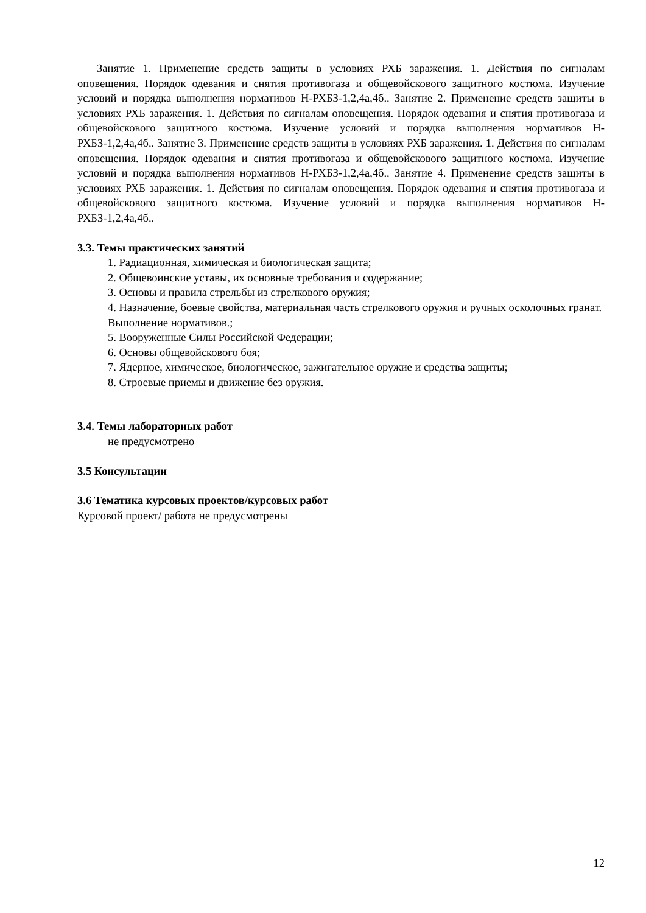Занятие 1. Применение средств защиты в условиях РХБ заражения. 1. Действия по сигналам оповещения. Порядок одевания и снятия противогаза и общевойскового защитного костюма. Изучение условий и порядка выполнения нормативов Н-РХБЗ-1,2,4а,4б.. Занятие 2. Применение средств защиты в условиях РХБ заражения. 1. Действия по сигналам оповещения. Порядок одевания и снятия противогаза и общевойскового защитного костюма. Изучение условий и порядка выполнения нормативов Н-РХБЗ-1,2,4а,4б.. Занятие 3. Применение средств защиты в условиях РХБ заражения. 1. Действия по сигналам оповещения. Порядок одевания и снятия противогаза и общевойскового защитного костюма. Изучение условий и порядка выполнения нормативов Н-РХБЗ-1,2,4а,4б.. Занятие 4. Применение средств защиты в условиях РХБ заражения. 1. Действия по сигналам оповещения. Порядок одевания и снятия противогаза и общевойскового защитного костюма. Изучение условий и порядка выполнения нормативов Н-РХБЗ-1,2,4а,4б..
3.3. Темы практических занятий
1. Радиационная, химическая и биологическая защита;
2. Общевоинские уставы, их основные требования и содержание;
3. Основы и правила стрельбы из стрелкового оружия;
4. Назначение, боевые свойства, материальная часть стрелкового оружия и ручных осколочных гранат. Выполнение нормативов.;
5. Вооруженные Силы Российской Федерации;
6. Основы общевойскового боя;
7. Ядерное, химическое, биологическое, зажигательное оружие и средства защиты;
8. Строевые приемы и движение без оружия.
3.4. Темы лабораторных работ
не предусмотрено
3.5 Консультации
3.6 Тематика курсовых проектов/курсовых работ
Курсовой проект/ работа не предусмотрены
12